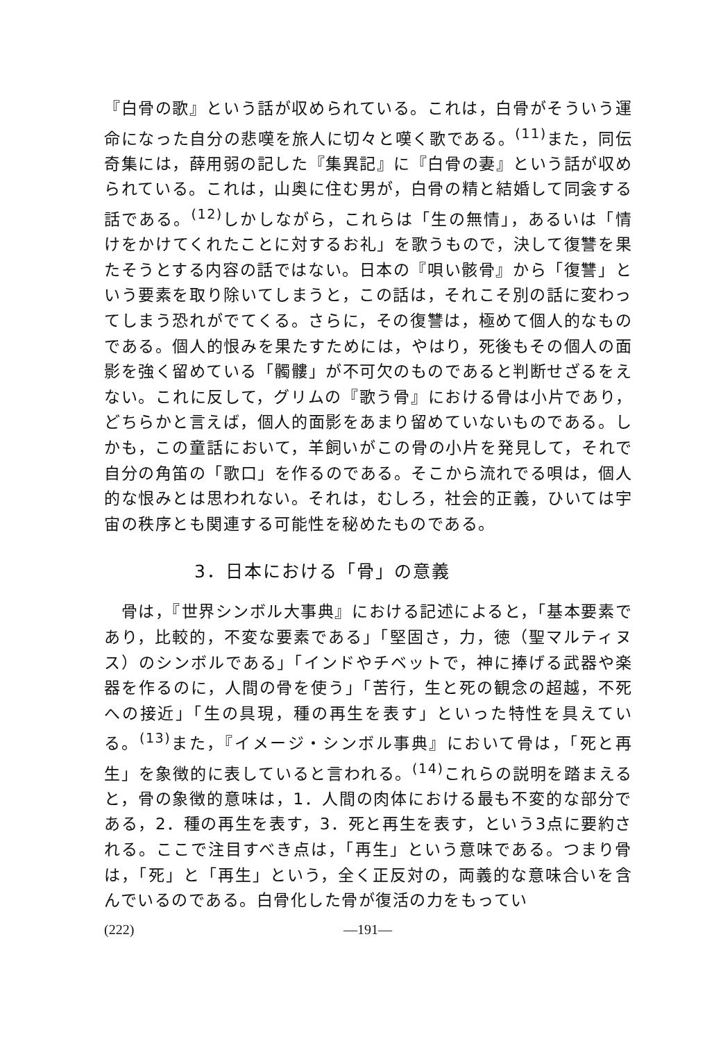『白骨の歌』という話が収められている。これは，白骨がそういう運命になった自分の悲嘆を旅人に切々と嘆く歌である。<sup>(11)</sup>また，同伝奇集には，薛用弱の記した『集異記』に『白骨の妻』という話が収められている。これは，山奥に住む男が，白骨の精と結婚して同衾する話である。<sup>(12)</sup>しかしながら，これらは「生の無情」，あるいは「情けをかけてくれたことに対するお礼」を歌うもので，決して復讐を果たそうとする内容の話ではない。日本の『唄い骸骨』から「復讐」という要素を取り除いてしまうと，この話は，それこそ別の話に変わってしまう恐れがでてくる。さらに，その復讐は，極めて個人的なものである。個人的恨みを果たすためには，やはり，死後もその個人の面影を強く留めている「髑髏」が不可欠のものであると判断せざるをえない。これに反して，グリムの『歌う骨』における骨は小片であり，どちらかと言えば，個人的面影をあまり留めていないものである。しかも，この童話において，羊飼いがこの骨の小片を発見して，それで自分の角笛の「歌口」を作るのである。そこから流れでる唄は，個人的な恨みとは思われない。それは，むしろ，社会的正義，ひいては宇宙の秩序とも関連する可能性を秘めたものである。
3．日本における「骨」の意義
　骨は，『世界シンボル大事典』における記述によると，「基本要素であり，比較的，不変な要素である」「堅固さ，力，徳（聖マルティヌス）のシンボルである」「インドやチベットで，神に捧げる武器や楽器を作るのに，人間の骨を使う」「苦行，生と死の観念の超越，不死への接近」「生の具現，種の再生を表す」といった特性を具えている。<sup>(13)</sup>また，『イメージ・シンボル事典』において骨は，「死と再生」を象徴的に表していると言われる。<sup>(14)</sup>これらの説明を踏まえると，骨の象徴的意味は，1．人間の肉体における最も不変的な部分である，2．種の再生を表す，3．死と再生を表す，という3点に要約される。ここで注目すべき点は，「再生」という意味である。つまり骨は，「死」と「再生」という，全く正反対の，両義的な意味合いを含んでいるのである。白骨化した骨が復活の力をもってい
(222) —191—